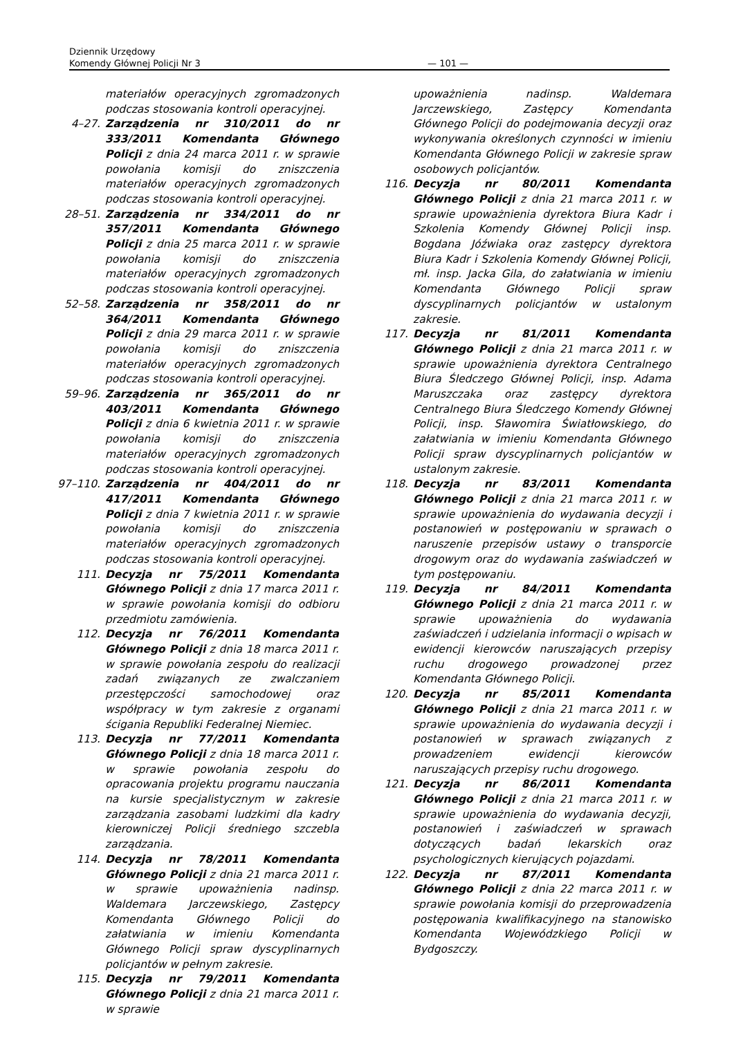Dziennik Urzędowy
Komendy Głównej Policji Nr 3
— 101 —
materiałów operacyjnych zgromadzonych podczas stosowania kontroli operacyjnej.
4–27. Zarządzenia nr 310/2011 do nr 333/2011 Komendanta Głównego Policji z dnia 24 marca 2011 r. w sprawie powołania komisji do zniszczenia materiałów operacyjnych zgromadzonych podczas stosowania kontroli operacyjnej.
28–51. Zarządzenia nr 334/2011 do nr 357/2011 Komendanta Głównego Policji z dnia 25 marca 2011 r. w sprawie powołania komisji do zniszczenia materiałów operacyjnych zgromadzonych podczas stosowania kontroli operacyjnej.
52–58. Zarządzenia nr 358/2011 do nr 364/2011 Komendanta Głównego Policji z dnia 29 marca 2011 r. w sprawie powołania komisji do zniszczenia materiałów operacyjnych zgromadzonych podczas stosowania kontroli operacyjnej.
59–96. Zarządzenia nr 365/2011 do nr 403/2011 Komendanta Głównego Policji z dnia 6 kwietnia 2011 r. w sprawie powołania komisji do zniszczenia materiałów operacyjnych zgromadzonych podczas stosowania kontroli operacyjnej.
97–110. Zarządzenia nr 404/2011 do nr 417/2011 Komendanta Głównego Policji z dnia 7 kwietnia 2011 r. w sprawie powołania komisji do zniszczenia materiałów operacyjnych zgromadzonych podczas stosowania kontroli operacyjnej.
111. Decyzja nr 75/2011 Komendanta Głównego Policji z dnia 17 marca 2011 r. w sprawie powołania komisji do odbioru przedmiotu zamówienia.
112. Decyzja nr 76/2011 Komendanta Głównego Policji z dnia 18 marca 2011 r. w sprawie powołania zespołu do realizacji zadań związanych ze zwalczaniem przestępczości samochodowej oraz współpracy w tym zakresie z organami ścigania Republiki Federalnej Niemiec.
113. Decyzja nr 77/2011 Komendanta Głównego Policji z dnia 18 marca 2011 r. w sprawie powołania zespołu do opracowania projektu programu nauczania na kursie specjalistycznym w zakresie zarządzania zasobami ludzkimi dla kadry kierowniczej Policji średniego szczebla zarządzania.
114. Decyzja nr 78/2011 Komendanta Głównego Policji z dnia 21 marca 2011 r. w sprawie upoważnienia nadinsp. Waldemara Jarczewskiego, Zastępcy Komendanta Głównego Policji do załatwiania w imieniu Komendanta Głównego Policji spraw dyscyplinarnych policjantów w pełnym zakresie.
115. Decyzja nr 79/2011 Komendanta Głównego Policji z dnia 21 marca 2011 r. w sprawie
upoważnienia nadinsp. Waldemara Jarczewskiego, Zastępcy Komendanta Głównego Policji do podejmowania decyzji oraz wykonywania określonych czynności w imieniu Komendanta Głównego Policji w zakresie spraw osobowych policjantów.
116. Decyzja nr 80/2011 Komendanta Głównego Policji z dnia 21 marca 2011 r. w sprawie upoważnienia dyrektora Biura Kadr i Szkolenia Komendy Głównej Policji insp. Bogdana Jóźwiaka oraz zastępcy dyrektora Biura Kadr i Szkolenia Komendy Głównej Policji, mł. insp. Jacka Gila, do załatwiania w imieniu Komendanta Głównego Policji spraw dyscyplinarnych policjantów w ustalonym zakresie.
117. Decyzja nr 81/2011 Komendanta Głównego Policji z dnia 21 marca 2011 r. w sprawie upoważnienia dyrektora Centralnego Biura Śledczego Głównej Policji, insp. Adama Maruszczaka oraz zastępcy dyrektora Centralnego Biura Śledczego Komendy Głównej Policji, insp. Sławomira Światłowskiego, do załatwiania w imieniu Komendanta Głównego Policji spraw dyscyplinarnych policjantów w ustalonym zakresie.
118. Decyzja nr 83/2011 Komendanta Głównego Policji z dnia 21 marca 2011 r. w sprawie upoważnienia do wydawania decyzji i postanowień w postępowaniu w sprawach o naruszenie przepisów ustawy o transporcie drogowym oraz do wydawania zaświadczeń w tym postępowaniu.
119. Decyzja nr 84/2011 Komendanta Głównego Policji z dnia 21 marca 2011 r. w sprawie upoważnienia do wydawania zaświadczeń i udzielania informacji o wpisach w ewidencji kierowców naruszających przepisy ruchu drogowego prowadzonej przez Komendanta Głównego Policji.
120. Decyzja nr 85/2011 Komendanta Głównego Policji z dnia 21 marca 2011 r. w sprawie upoważnienia do wydawania decyzji i postanowień w sprawach związanych z prowadzeniem ewidencji kierowców naruszających przepisy ruchu drogowego.
121. Decyzja nr 86/2011 Komendanta Głównego Policji z dnia 21 marca 2011 r. w sprawie upoważnienia do wydawania decyzji, postanowień i zaświadczeń w sprawach dotyczących badań lekarskich oraz psychologicznych kierujących pojazdami.
122. Decyzja nr 87/2011 Komendanta Głównego Policji z dnia 22 marca 2011 r. w sprawie powołania komisji do przeprowadzenia postępowania kwalifikacyjnego na stanowisko Komendanta Wojewódzkiego Policji w Bydgoszczy.